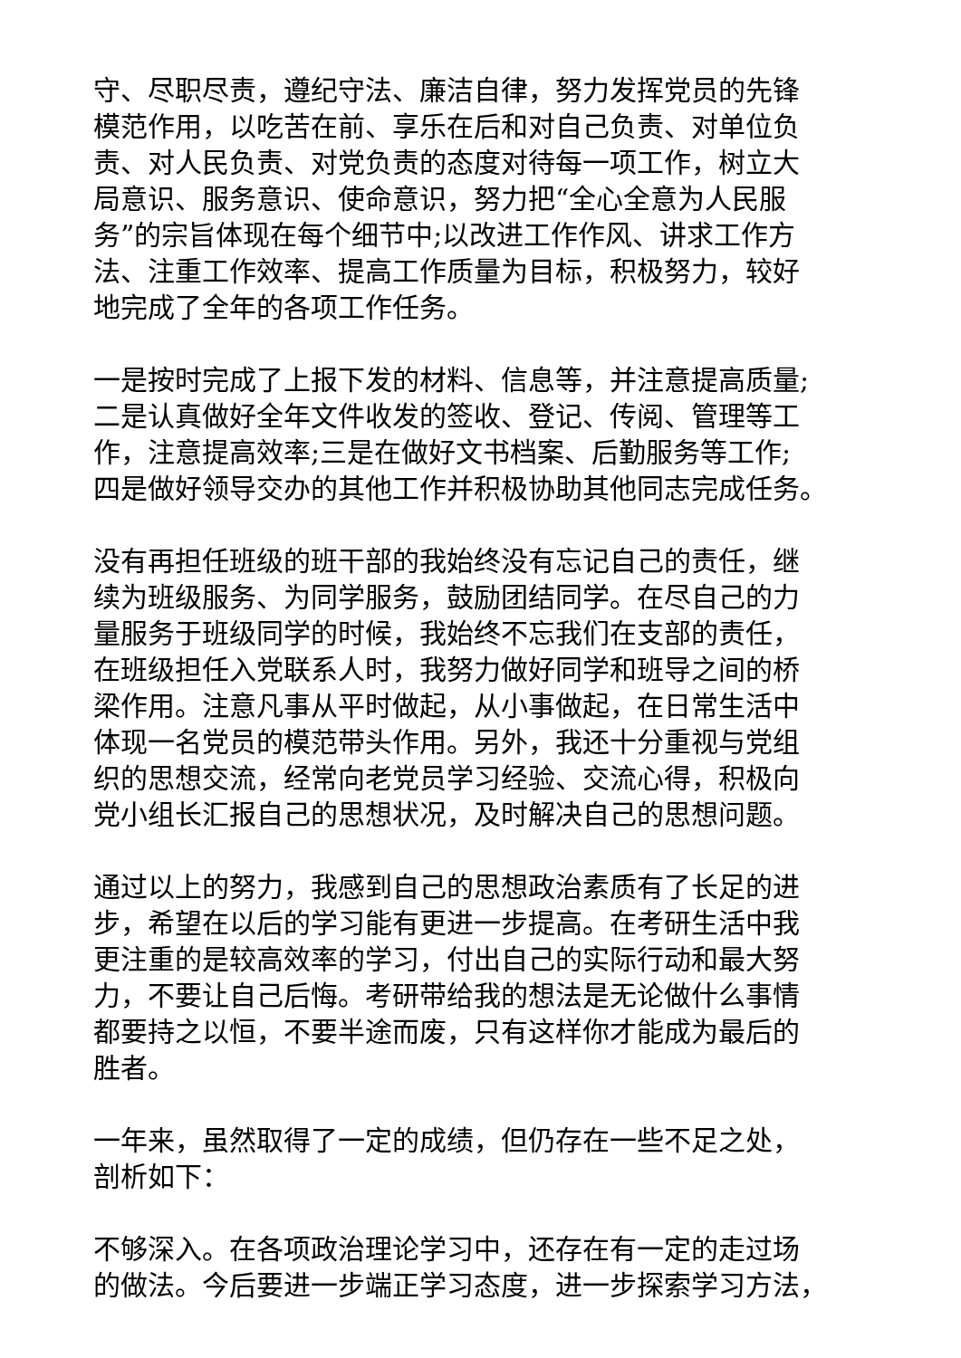守、尽职尽责，遵纪守法、廉洁自律，努力发挥党员的先锋 模范作用，以吃苦在前、享乐在后和对自己负责、对单位负 责、对人民负责、对党负责的态度对待每一项工作，树立大 局意识、服务意识、使命意识，努力把“全心全意为人民服 务”的宗旨体现在每个细节中;以改进工作作风、讲求工作方 法、注重工作效率、提高工作质量为目标，积极努力，较好 地完成了全年的各项工作任务。
一是按时完成了上报下发的材料、信息等，并注意提高质量; 二是认真做好全年文件收发的签收、登记、传阅、管理等工 作，注意提高效率;三是在做好文书档案、后勤服务等工作; 四是做好领导交办的其他工作并积极协助其他同志完成任务。
没有再担任班级的班干部的我始终没有忘记自己的责任，继 续为班级服务、为同学服务，鼓励团结同学。在尽自己的力 量服务于班级同学的时候，我始终不忘我们在支部的责任， 在班级担任入党联系人时，我努力做好同学和班导之间的桥 梁作用。注意凡事从平时做起，从小事做起，在日常生活中 体现一名党员的模范带头作用。另外，我还十分重视与党组 织的思想交流，经常向老党员学习经验、交流心得，积极向 党小组长汇报自己的思想状况，及时解决自己的思想问题。
通过以上的努力，我感到自己的思想政治素质有了长足的进 步，希望在以后的学习能有更进一步提高。在考研生活中我 更注重的是较高效率的学习，付出自己的实际行动和最大努 力，不要让自己后悔。考研带给我的想法是无论做什么事情 都要持之以恒，不要半途而废，只有这样你才能成为最后的 胜者。
一年来，虽然取得了一定的成绩，但仍存在一些不足之处， 剖析如下：
不够深入。在各项政治理论学习中，还存在有一定的走过场 的做法。今后要进一步端正学习态度，进一步探索学习方法，